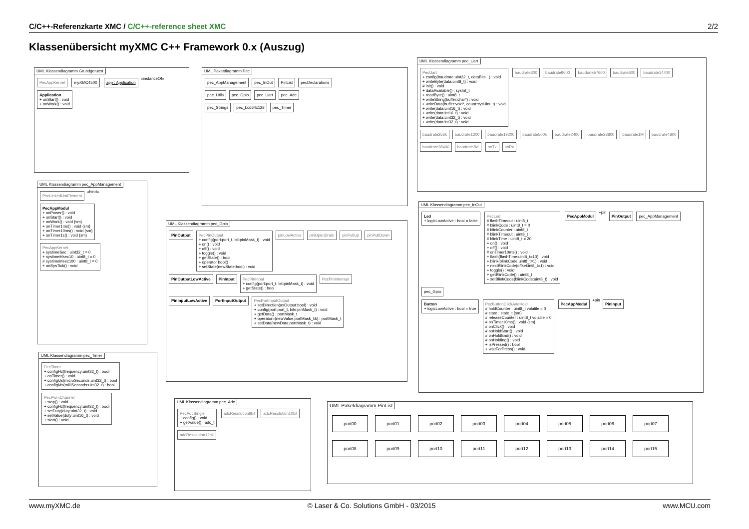C/C++-Referenzkarte XMC / C/C++-reference sheet XMC 2/2
Klassenübersicht myXMC C++ Framework 0.x (Auszug)
UML Klassendiagramm Grundgeruest
PecAppKernel myXMC4500 app : Application «instanceOf» Application
+ onStart() : void
+ onWork() : void
UML Paketdiagramm Pec
pec_AppManagement pec_InOut PinList pecDeclarations
pec_Utils pec_Gpio pec_Uart pec_Adc
pec_Strings pec_Lcd64x128 pec_Timer
UML Klassendiagramm pec_Uart
PecUart
+ config(baudrate:uint32_t, dataBits...) : void
+ writeByte(data:uint8_t) : void
# init() : void
+ dataAvailable() : sysInt_t
+ readByte() : uint8_t
+ writeString(buffer:char*) : void
+ writeData(buffer:void*, count:sysUint_t) : void
+ write(data:uint16_t) : void
+ write(data:int16_t) : void
+ write(data:uint32_t) : void
+ write(data:int32_t) : void baudrate300 baudrate9600 baudrate57600 baudrate600 baudrate14400 baudrate256k baudrate1200 baudrate19200 baudrate500k baudrate2400 baudrate28800 baudrate1M baudrate4800 baudrate38400 baudrate2M noTx noRx
UML Klassendiagramm pec_AppManagement
PecLinkedListElement «bind»
PecAppModul
+ onPower() : void
+ onStart() : void
+ onWork() : void {sm}
+ onTimer1ms() : void {sm}
+ onTimer10ms() : void {sm}
+ onTimer1s() : void {sm}
PecAppKernel
+ systimeSec : uint32_t = 0
+ systimeMsec10 : uint8_t = 0
# systimeMsec100 : uint8_t = 0
+ onSysTick() : void
UML Klassendiagramm pec_Timer
PecTimer
+ configHz(frequency:uint32_t) : bool
+ onTimer() : void
+ configUs(microSeconds:uint32_t) : bool
+ configMs(milliSeconds:uint32_t) : bool
PecPwmChannel
+ stop() : void
+ configHz(frequency:uint32_t) : bool
+ setDuty(duty:uint32_t) : void
+ setValue(duty:uint16_t) : void
+ start() : void
UML Klassendiagramm pec_Gpio
PinOutput PecPinOutput
+ config(port:port_t, bit:pinMask_t) : void
+ on() : void
+ off() : void
+ toggle() : void
+ getState() : bool
+ operator bool()
+ setState(newState:bool) : void pinLowActive pinOpenDrain pinPullUp pinPullDown
PinOutputLowActive PinInput PecPinInput
+ config(port:port_t, bit:pinMask_t) : void
+ getState() : bool PecPinInterrupt
PinInputLowActive PortInputOutput PecPortInputOutput
+ setDirection(asOutput:bool) : void
+ config(port:port_t, bits:pinMask_t) : void
+ getData() : portMask_t
+ operator=(newValue:portMask_t&) : portMask_t
+ setData(newData:portMask_t) : void
UML Klassendiagramm pec_InOut
Led
+ logicLowActive : bool = false PecLed
# flashTimeout : uint8_t
# blinkCode : uint8_t = 0
# blinkCounter : uint8_t
# blinkTimeout : uint8_t
# blinkTime : uint8_t = 20
+ on() : void
+ off() : void
# onTimer10ms() : void
+ flash(flashTime:uint8_t=10) : void
+ blink(blinkCode:uint8_t=1) : void
+ nextBlinkCode(offset:int8_t=1) : void
+ toggle() : void
+ getBlinkCode() : uint8_t
+ setBlinkCode(blinkCode:uint8_t) : void PecAppModul +pin PinOutput pec_AppManagement pec_Gpio
Button
+ logicLowActive : bool = true PecButtonClickAndHold
# holdCounter : uint8_t volatile = 0
# state : state_t {sm}
# releaseCounter : uint8_t volatile = 0
# onTimer10ms() : void {sm}
# onClick() : void
# onHoldStart() : void
# onHoldEnd() : void
# onHolding() : void
+ isPressed() : bool
+ waitForPress() : void PecAppModul +pin PinInput
UML Klassendiagramm pec_Adc
PecAdcSingle
+ config() : void
+ getValue() : adc_t adcResolution8bit adcResolution10bit adcResolution12bit
UML Paketdiagramm PinList
port00 port01 port02 port03 port04 port05 port06 port07
port08 port09 port10 port11 port12 port13 port14 port15
www.myXMC.de © Laser & Co. Solutions GmbH - 03/2015 www.MCU.com